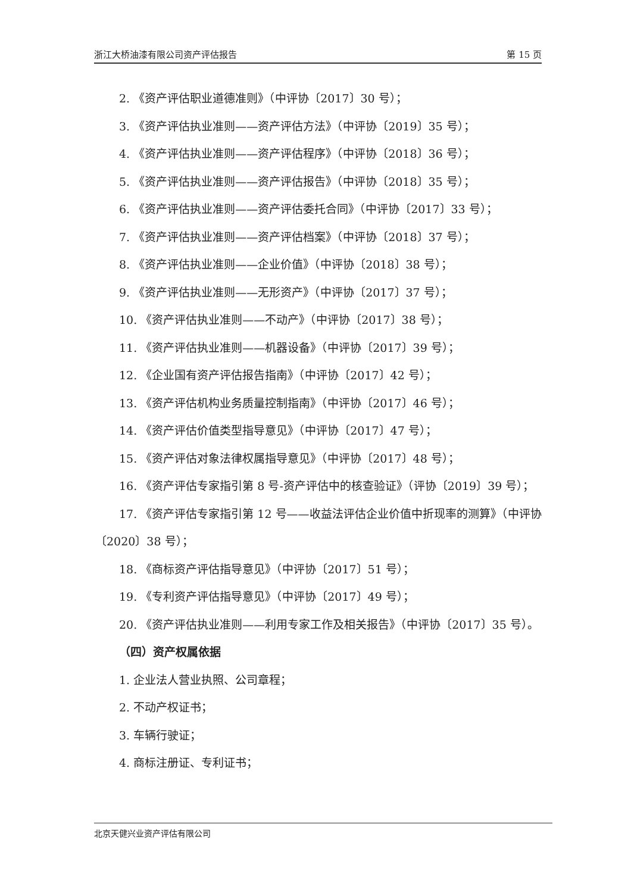浙江大桥油漆有限公司资产评估报告 第 15 页
2. 《资产评估职业道德准则》（中评协〔2017〕30 号）；
3. 《资产评估执业准则——资产评估方法》（中评协〔2019〕35 号）；
4. 《资产评估执业准则——资产评估程序》（中评协〔2018〕36 号）；
5. 《资产评估执业准则——资产评估报告》（中评协〔2018〕35 号）；
6. 《资产评估执业准则——资产评估委托合同》（中评协〔2017〕33 号）；
7. 《资产评估执业准则——资产评估档案》（中评协〔2018〕37 号）；
8. 《资产评估执业准则——企业价值》（中评协〔2018〕38 号）；
9. 《资产评估执业准则——无形资产》（中评协〔2017〕37 号）；
10. 《资产评估执业准则——不动产》（中评协〔2017〕38 号）；
11. 《资产评估执业准则——机器设备》（中评协〔2017〕39 号）；
12. 《企业国有资产评估报告指南》（中评协〔2017〕42 号）；
13. 《资产评估机构业务质量控制指南》（中评协〔2017〕46 号）；
14. 《资产评估价值类型指导意见》（中评协〔2017〕47 号）；
15. 《资产评估对象法律权属指导意见》（中评协〔2017〕48 号）；
16. 《资产评估专家指引第 8 号-资产评估中的核查验证》（评协〔2019〕39 号）；
17. 《资产评估专家指引第 12 号——收益法评估企业价值中折现率的测算》（中评协〔2020〕38 号）；
18. 《商标资产评估指导意见》（中评协〔2017〕51 号）；
19. 《专利资产评估指导意见》（中评协〔2017〕49 号）；
20. 《资产评估执业准则——利用专家工作及相关报告》（中评协〔2017〕35 号）。
（四）资产权属依据
1. 企业法人营业执照、公司章程；
2. 不动产权证书；
3. 车辆行驶证；
4. 商标注册证、专利证书；
北京天健兴业资产评估有限公司